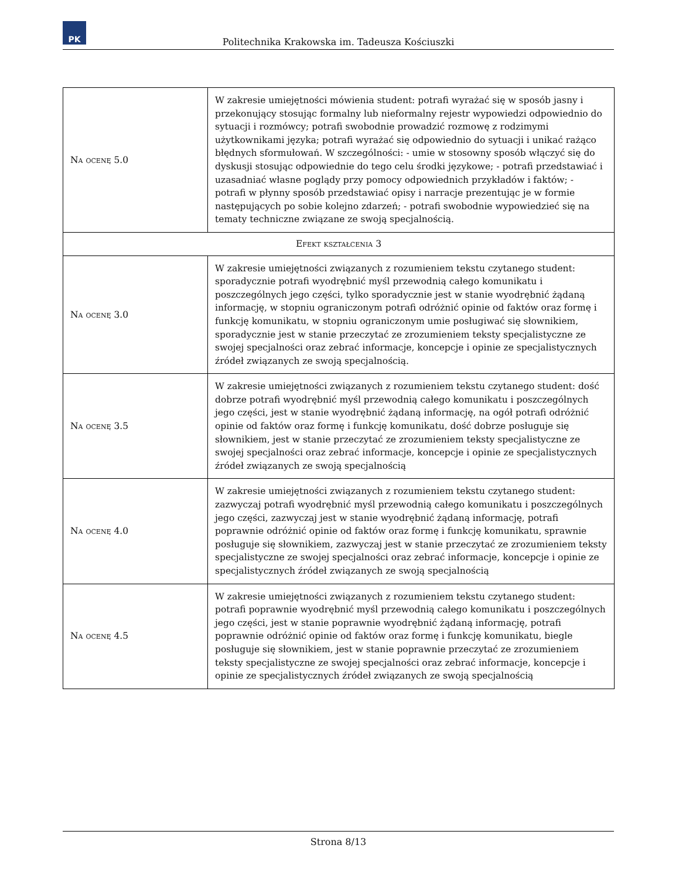PK
Politechnika Krakowska im. Tadeusza Kościuszki
| Na ocenę 5.0 | W zakresie umiejętności mówienia student: potrafi wyrażać się w sposób jasny i przekonujący stosując formalny lub nieformalny rejestr wypowiedzi odpowiednio do sytuacji i rozmówcy; potrafi swobodnie prowadzić rozmowę z rodzimymi użytkownikami języka; potrafi wyrażać się odpowiednio do sytuacji i unikać rażąco błędnych sformułowań. W szczególności: - umie w stosowny sposób włączyć się do dyskusji stosując odpowiednie do tego celu środki językowe; - potrafi przedstawiać i uzasadniać własne poglądy przy pomocy odpowiednich przykładów i faktów; - potrafi w płynny sposób przedstawiać opisy i narracje prezentując je w formie następujących po sobie kolejno zdarzeń; - potrafi swobodnie wypowiedzieć się na tematy techniczne związane ze swoją specjalnością. |
| Efekt kształcenia 3 | |
| Na ocenę 3.0 | W zakresie umiejętności związanych z rozumieniem tekstu czytanego student: sporadycznie potrafi wyodrębnić myśl przewodnią całego komunikatu i poszczególnych jego części, tylko sporadycznie jest w stanie wyodrębnić żądaną informację, w stopniu ograniczonym potrafi odróżnić opinie od faktów oraz formę i funkcję komunikatu, w stopniu ograniczonym umie posługiwać się słownikiem, sporadycznie jest w stanie przeczytać ze zrozumieniem teksty specjalistyczne ze swojej specjalności oraz zebrać informacje, koncepcje i opinie ze specjalistycznych źródeł związanych ze swoją specjalnością. |
| Na ocenę 3.5 | W zakresie umiejętności związanych z rozumieniem tekstu czytanego student: dość dobrze potrafi wyodrębnić myśl przewodnią całego komunikatu i poszczególnych jego części, jest w stanie wyodrębnić żądaną informację, na ogół potrafi odróżnić opinie od faktów oraz formę i funkcję komunikatu, dość dobrze posługuje się słownikiem, jest w stanie przeczytać ze zrozumieniem teksty specjalistyczne ze swojej specjalności oraz zebrać informacje, koncepcje i opinie ze specjalistycznych źródeł związanych ze swoją specjalnością |
| Na ocenę 4.0 | W zakresie umiejętności związanych z rozumieniem tekstu czytanego student: zazwyczaj potrafi wyodrębnić myśl przewodnią całego komunikatu i poszczególnych jego części, zazwyczaj jest w stanie wyodrębnić żądaną informację, potrafi poprawnie odróżnić opinie od faktów oraz formę i funkcję komunikatu, sprawnie posługuje się słownikiem, zazwyczaj jest w stanie przeczytać ze zrozumieniem teksty specjalistyczne ze swojej specjalności oraz zebrać informacje, koncepcje i opinie ze specjalistycznych źródeł związanych ze swoją specjalnością |
| Na ocenę 4.5 | W zakresie umiejętności związanych z rozumieniem tekstu czytanego student: potrafi poprawnie wyodrębnić myśl przewodnią całego komunikatu i poszczególnych jego części, jest w stanie poprawnie wyodrębnić żądaną informację, potrafi poprawnie odróżnić opinie od faktów oraz formę i funkcję komunikatu, biegle posługuje się słownikiem, jest w stanie poprawnie przeczytać ze zrozumieniem teksty specjalistyczne ze swojej specjalności oraz zebrać informacje, koncepcje i opinie ze specjalistycznych źródeł związanych ze swoją specjalnością |
Strona 8/13